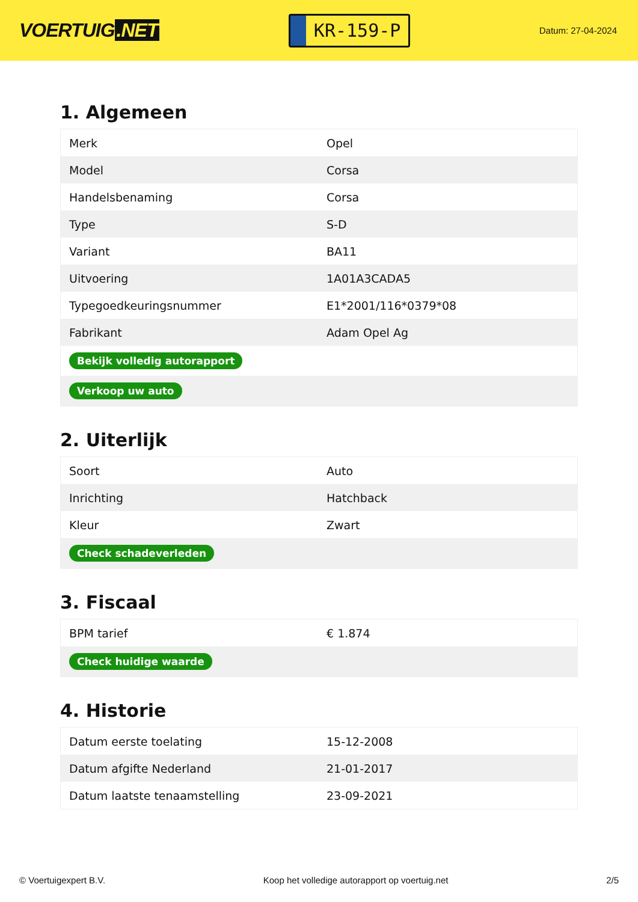VOERTUIG.NET
KR-159-P
Datum: 27-04-2024
1. Algemeen
| Merk | Opel |
| Model | Corsa |
| Handelsbenaming | Corsa |
| Type | S-D |
| Variant | BA11 |
| Uitvoering | 1A01A3CADA5 |
| Typegoedkeuringsnummer | E1*2001/116*0379*08 |
| Fabrikant | Adam Opel Ag |
| Bekijk volledig autorapport | |
| Verkoop uw auto | |
2. Uiterlijk
| Soort | Auto |
| Inrichting | Hatchback |
| Kleur | Zwart |
| Check schadeverleden | |
3. Fiscaal
| BPM tarief | € 1.874 |
| Check huidige waarde | |
4. Historie
| Datum eerste toelating | 15-12-2008 |
| Datum afgifte Nederland | 21-01-2017 |
| Datum laatste tenaamstelling | 23-09-2021 |
© Voertuigexpert B.V. Koop het volledige autorapport op voertuig.net 2/5